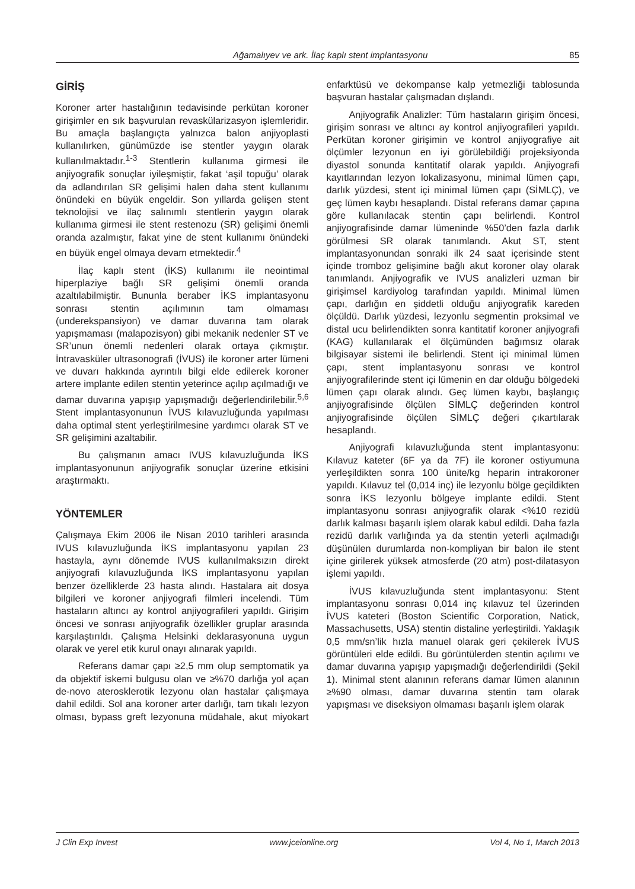Ağamalıyev ve ark. İlaç kaplı stent implantasyonu 85
GİRİŞ
Koroner arter hastalığının tedavisinde perkütan koroner girişimler en sık başvurulan revaskülarizasyon işlemleridir. Bu amaçla başlangıçta yalnızca balon anjiyoplasti kullanılırken, günümüzde ise stentler yaygın olarak kullanılmaktadır.<sup>1-3</sup> Stentlerin kullanıma girmesi ile anjiyografik sonuçlar iyileşmiştir, fakat ‘aşil topuğu’ olarak da adlandırılan SR gelişimi halen daha stent kullanımı önündeki en büyük engeldir. Son yıllarda gelişen stent teknolojisi ve ilaç salınımlı stentlerin yaygın olarak kullanıma girmesi ile stent restenozu (SR) gelişimi önemli oranda azalmıştır, fakat yine de stent kullanımı önündeki en büyük engel olmaya devam etmektedir.<sup>4</sup>
İlaç kaplı stent (İKS) kullanımı ile neointimal hiperplaziye bağlı SR gelişimi önemli oranda azaltılabilmiştir. Bununla beraber İKS implantasyonu sonrası stentin açılımının tam olmaması (underekspansiyon) ve damar duvarına tam olarak yapışmaması (malapozisyon) gibi mekanik nedenler ST ve SR’unun önemli nedenleri olarak ortaya çıkmıştır. İntravasküler ultrasonografi (İVUS) ile koroner arter lümeni ve duvarı hakkında ayrıntılı bilgi elde edilerek koroner artere implante edilen stentin yeterince açılıp açılmadığı ve damar duvarına yapışıp yapışmadığı değerlendirilebilir.<sup>5,6</sup> Stent implantasyonunun İVUS kılavuzluğunda yapılması daha optimal stent yerleştirilmesine yardımcı olarak ST ve SR gelişimini azaltabilir.
Bu çalışmanın amacı IVUS kılavuzluğunda İKS implantasyonunun anjiyografik sonuçlar üzerine etkisini araştırmaktı.
YÖNTEMLER
Çalışmaya Ekim 2006 ile Nisan 2010 tarihleri arasında IVUS kılavuzluğunda İKS implantasyonu yapılan 23 hastayla, aynı dönemde IVUS kullanılmaksızın direkt anjiyografi kılavuzluğunda İKS implantasyonu yapılan benzer özelliklerde 23 hasta alındı. Hastalara ait dosya bilgileri ve koroner anjiyografi filmleri incelendi. Tüm hastaların altıncı ay kontrol anjiyografileri yapıldı. Girişim öncesi ve sonrası anjiyografik özellikler gruplar arasında karşılaştırıldı. Çalışma Helsinki deklarasyonuna uygun olarak ve yerel etik kurul onayı alınarak yapıldı.
Referans damar çapı ≥2,5 mm olup semptomatik ya da objektif iskemi bulgusu olan ve ≥%70 darlığa yol açan de-novo aterosklerotik lezyonu olan hastalar çalışmaya dahil edildi. Sol ana koroner arter darlığı, tam tıkalı lezyon olması, bypass greft lezyonuna müdahale, akut miyokart enfarktüsü ve dekompanse kalp yetmezliği tablosunda başvuran hastalar çalışmadan dışlandı.
Anjiyografik Analizler: Tüm hastaların girişim öncesi, girişim sonrası ve altıncı ay kontrol anjiyografileri yapıldı. Perkütan koroner girişimin ve kontrol anjiyografiye ait ölçümler lezyonun en iyi görülebildiği projeksiyonda diyastol sonunda kantitatif olarak yapıldı. Anjiyografi kayıtlarından lezyon lokalizasyonu, minimal lümen çapı, darlık yüzdesi, stent içi minimal lümen çapı (SİMLÇ), ve geç lümen kaybı hesaplandı. Distal referans damar çapına göre kullanılacak stentin çapı belirlendi. Kontrol anjiyografisinde damar lümeninde %50’den fazla darlık görülmesi SR olarak tanımlandı. Akut ST, stent implantasyonundan sonraki ilk 24 saat içerisinde stent içinde tromboz gelişimine bağlı akut koroner olay olarak tanımlandı. Anjiyografik ve IVUS analizleri uzman bir girişimsel kardiyolog tarafından yapıldı. Minimal lümen çapı, darlığın en şiddetli olduğu anjiyografik kareden ölçüldü. Darlık yüzdesi, lezyonlu segmentin proksimal ve distal ucu belirlendikten sonra kantitatif koroner anjiyografi (KAG) kullanılarak el ölçümünden bağımsız olarak bilgisayar sistemi ile belirlendi. Stent içi minimal lümen çapı, stent implantasyonu sonrası ve kontrol anjiyografilerinde stent içi lümenin en dar olduğu bölgedeki lümen çapı olarak alındı. Geç lümen kaybı, başlangıç anjiyografisinde ölçülen SİMLÇ değerinden kontrol anjiyografisinde ölçülen SİMLÇ değeri çıkartılarak hesaplandı.
Anjiyografi kılavuzluğunda stent implantasyonu: Kılavuz kateter (6F ya da 7F) ile koroner ostiyumuna yerleşildikten sonra 100 ünite/kg heparin intrakoroner yapıldı. Kılavuz tel (0,014 inç) ile lezyonlu bölge geçildikten sonra İKS lezyonlu bölgeye implante edildi. Stent implantasyonu sonrası anjiyografik olarak <%10 rezidü darlık kalması başarılı işlem olarak kabul edildi. Daha fazla rezidü darlık varlığında ya da stentin yeterli açılmadığı düşünülen durumlarda non-kompliyan bir balon ile stent içine girilerek yüksek atmosferde (20 atm) post-dilatasyon işlemi yapıldı.
İVUS kılavuzluğunda stent implantasyonu: Stent implantasyonu sonrası 0,014 inç kılavuz tel üzerinden İVUS kateteri (Boston Scientific Corporation, Natick, Massachusetts, USA) stentin distaline yerleştirildi. Yaklaşık 0,5 mm/sn’lik hızla manuel olarak geri çekilerek İVUS görüntüleri elde edildi. Bu görüntülerden stentin açılımı ve damar duvarına yapışıp yapışmadığı değerlendirildi (Şekil 1). Minimal stent alanının referans damar lümen alanının ≥%90 olması, damar duvarına stentin tam olarak yapışması ve diseksiyon olmaması başarılı işlem olarak
J Clin Exp Invest www.jceionline.org Vol 4, No 1, March 2013